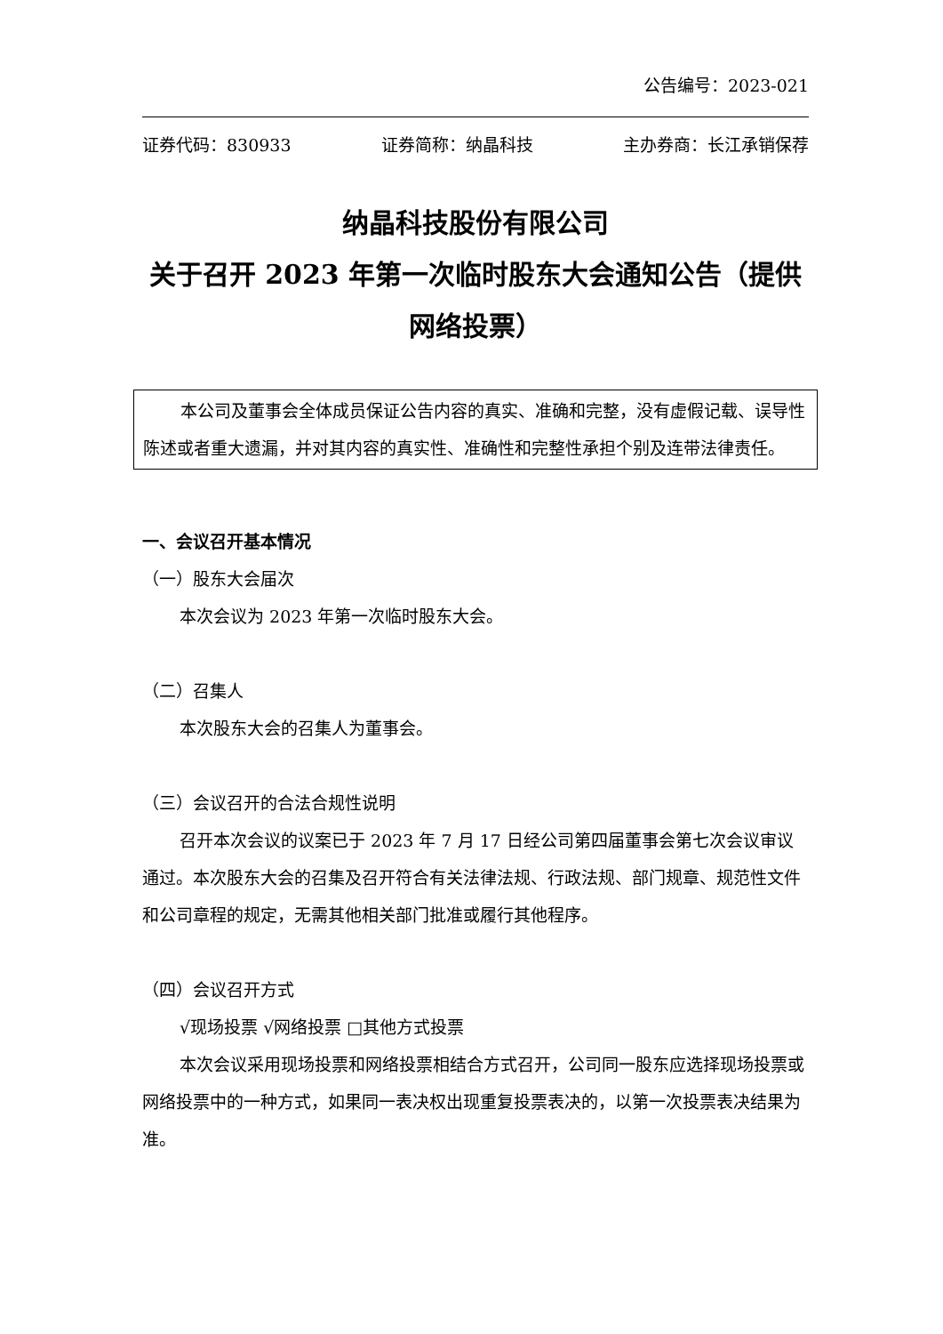公告编号：2023-021
证券代码：830933 证券简称：纳晶科技 主办券商：长江承销保荐
纳晶科技股份有限公司
关于召开 2023 年第一次临时股东大会通知公告（提供网络投票）
本公司及董事会全体成员保证公告内容的真实、准确和完整，没有虚假记载、误导性陈述或者重大遗漏，并对其内容的真实性、准确性和完整性承担个别及连带法律责任。
一、会议召开基本情况
（一）股东大会届次
本次会议为 2023 年第一次临时股东大会。
（二）召集人
本次股东大会的召集人为董事会。
（三）会议召开的合法合规性说明
召开本次会议的议案已于 2023 年 7 月 17 日经公司第四届董事会第七次会议审议通过。本次股东大会的召集及召开符合有关法律法规、行政法规、部门规章、规范性文件和公司章程的规定，无需其他相关部门批准或履行其他程序。
（四）会议召开方式
√现场投票 √网络投票 □其他方式投票
本次会议采用现场投票和网络投票相结合方式召开，公司同一股东应选择现场投票或网络投票中的一种方式，如果同一表决权出现重复投票表决的，以第一次投票表决结果为准。